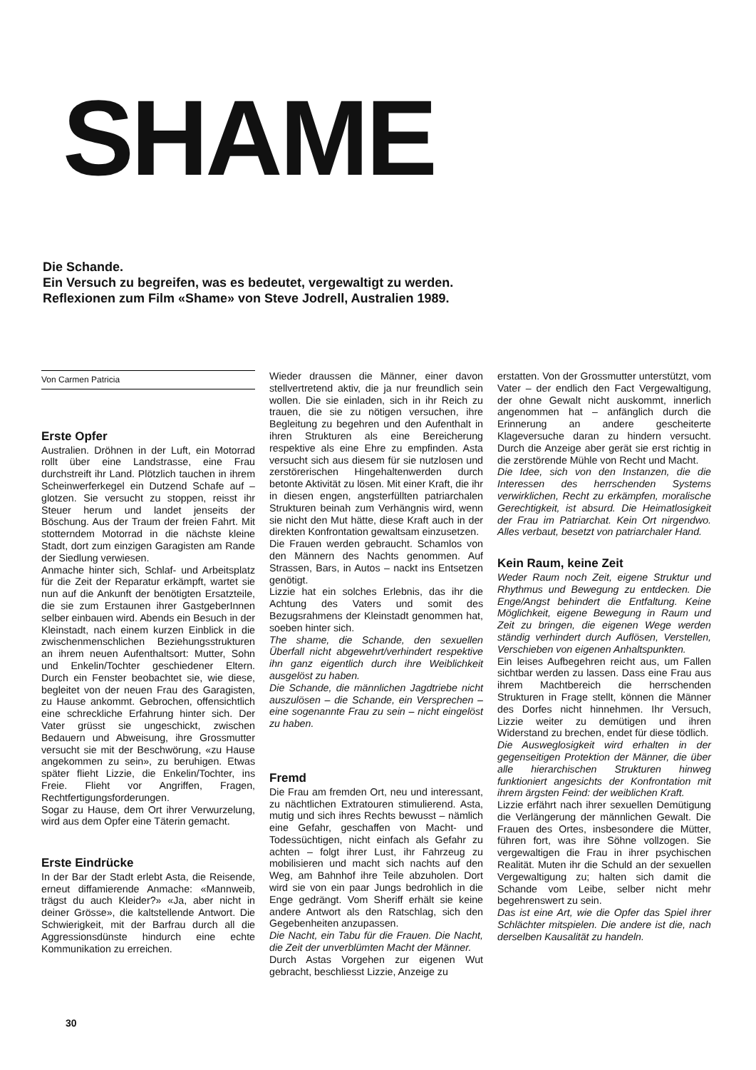SHAME
Die Schande.
Ein Versuch zu begreifen, was es bedeutet, vergewaltigt zu werden.
Reflexionen zum Film «Shame» von Steve Jodrell, Australien 1989.
Von Carmen Patricia
Erste Opfer
Australien. Dröhnen in der Luft, ein Motorrad rollt über eine Landstrasse, eine Frau durchstreift ihr Land. Plötzlich tauchen in ihrem Scheinwerferkegel ein Dutzend Schafe auf – glotzen. Sie versucht zu stoppen, reisst ihr Steuer herum und landet jenseits der Böschung. Aus der Traum der freien Fahrt. Mit stotterndem Motorrad in die nächste kleine Stadt, dort zum einzigen Garagisten am Rande der Siedlung verwiesen.
Anmache hinter sich, Schlaf- und Arbeitsplatz für die Zeit der Reparatur erkämpft, wartet sie nun auf die Ankunft der benötigten Ersatzteile, die sie zum Erstaunen ihrer GastgeberInnen selber einbauen wird. Abends ein Besuch in der Kleinstadt, nach einem kurzen Einblick in die zwischenmenschlichen Beziehungsstrukturen an ihrem neuen Aufenthaltsort: Mutter, Sohn und Enkelin/Tochter geschiedener Eltern. Durch ein Fenster beobachtet sie, wie diese, begleitet von der neuen Frau des Garagisten, zu Hause ankommt. Gebrochen, offensichtlich eine schreckliche Erfahrung hinter sich. Der Vater grüsst sie ungeschickt, zwischen Bedauern und Abweisung, ihre Grossmutter versucht sie mit der Beschwörung, «zu Hause angekommen zu sein», zu beruhigen. Etwas später flieht Lizzie, die Enkelin/Tochter, ins Freie. Flieht vor Angriffen, Fragen, Rechtfertigungsforderungen.
Sogar zu Hause, dem Ort ihrer Verwurzelung, wird aus dem Opfer eine Täterin gemacht.
Erste Eindrücke
In der Bar der Stadt erlebt Asta, die Reisende, erneut diffamierende Anmache: «Mannweib, trägst du auch Kleider?» «Ja, aber nicht in deiner Grösse», die kaltstellende Antwort. Die Schwierigkeit, mit der Barfrau durch all die Aggressionsdünste hindurch eine echte Kommunikation zu erreichen.
Wieder draussen die Männer, einer davon stellvertretend aktiv, die ja nur freundlich sein wollen. Die sie einladen, sich in ihr Reich zu trauen, die sie zu nötigen versuchen, ihre Begleitung zu begehren und den Aufenthalt in ihren Strukturen als eine Bereicherung respektive als eine Ehre zu empfinden. Asta versucht sich aus diesem für sie nutzlosen und zerstörerischen Hingehaltenwerden durch betonte Aktivität zu lösen. Mit einer Kraft, die ihr in diesen engen, angsterfüllten patriarchalen Strukturen beinah zum Verhängnis wird, wenn sie nicht den Mut hätte, diese Kraft auch in der direkten Konfrontation gewaltsam einzusetzen.
Die Frauen werden gebraucht. Schamlos von den Männern des Nachts genommen. Auf Strassen, Bars, in Autos – nackt ins Entsetzen genötigt.
Lizzie hat ein solches Erlebnis, das ihr die Achtung des Vaters und somit des Bezugsrahmens der Kleinstadt genommen hat, soeben hinter sich.
The shame, die Schande, den sexuellen Überfall nicht abgewehrt/verhindert respektive ihn ganz eigentlich durch ihre Weiblichkeit ausgelöst zu haben.
Die Schande, die männlichen Jagdtriebe nicht auszulösen – die Schande, ein Versprechen – eine sogenannte Frau zu sein – nicht eingelöst zu haben.
Fremd
Die Frau am fremden Ort, neu und interessant, zu nächtlichen Extratouren stimulierend. Asta, mutig und sich ihres Rechts bewusst – nämlich eine Gefahr, geschaffen von Macht- und Todessüchtigen, nicht einfach als Gefahr zu achten – folgt ihrer Lust, ihr Fahrzeug zu mobilisieren und macht sich nachts auf den Weg, am Bahnhof ihre Teile abzuholen. Dort wird sie von ein paar Jungs bedrohlich in die Enge gedrängt. Vom Sheriff erhält sie keine andere Antwort als den Ratschlag, sich den Gegebenheiten anzupassen.
Die Nacht, ein Tabu für die Frauen. Die Nacht, die Zeit der unverblümten Macht der Männer.
Durch Astas Vorgehen zur eigenen Wut gebracht, beschliesst Lizzie, Anzeige zu
erstatten. Von der Grossmutter unterstützt, vom Vater – der endlich den Fact Vergewaltigung, der ohne Gewalt nicht auskommt, innerlich angenommen hat – anfänglich durch die Erinnerung an andere gescheiterte Klageversuche daran zu hindern versucht. Durch die Anzeige aber gerät sie erst richtig in die zerstörende Mühle von Recht und Macht.
Die Idee, sich von den Instanzen, die die Interessen des herrschenden Systems verwirklichen, Recht zu erkämpfen, moralische Gerechtigkeit, ist absurd. Die Heimatlosigkeit der Frau im Patriarchat. Kein Ort nirgendwo. Alles verbaut, besetzt von patriarchaler Hand.
Kein Raum, keine Zeit
Weder Raum noch Zeit, eigene Struktur und Rhythmus und Bewegung zu entdecken. Die Enge/Angst behindert die Entfaltung. Keine Möglichkeit, eigene Bewegung in Raum und Zeit zu bringen, die eigenen Wege werden ständig verhindert durch Auflösen, Verstellen, Verschieben von eigenen Anhaltspunkten.
Ein leises Aufbegehren reicht aus, um Fallen sichtbar werden zu lassen. Dass eine Frau aus ihrem Machtbereich die herrschenden Strukturen in Frage stellt, können die Männer des Dorfes nicht hinnehmen. Ihr Versuch, Lizzie weiter zu demütigen und ihren Widerstand zu brechen, endet für diese tödlich.
Die Ausweglosigkeit wird erhalten in der gegenseitigen Protektion der Männer, die über alle hierarchischen Strukturen hinweg funktioniert angesichts der Konfrontation mit ihrem ärgsten Feind: der weiblichen Kraft.
Lizzie erfährt nach ihrer sexuellen Demütigung die Verlängerung der männlichen Gewalt. Die Frauen des Ortes, insbesondere die Mütter, führen fort, was ihre Söhne vollzogen. Sie vergewaltigen die Frau in ihrer psychischen Realität. Muten ihr die Schuld an der sexuellen Vergewaltigung zu; halten sich damit die Schande vom Leibe, selber nicht mehr begehrenswert zu sein.
Das ist eine Art, wie die Opfer das Spiel ihrer Schlächter mitspielen. Die andere ist die, nach derselben Kausalität zu handeln.
30